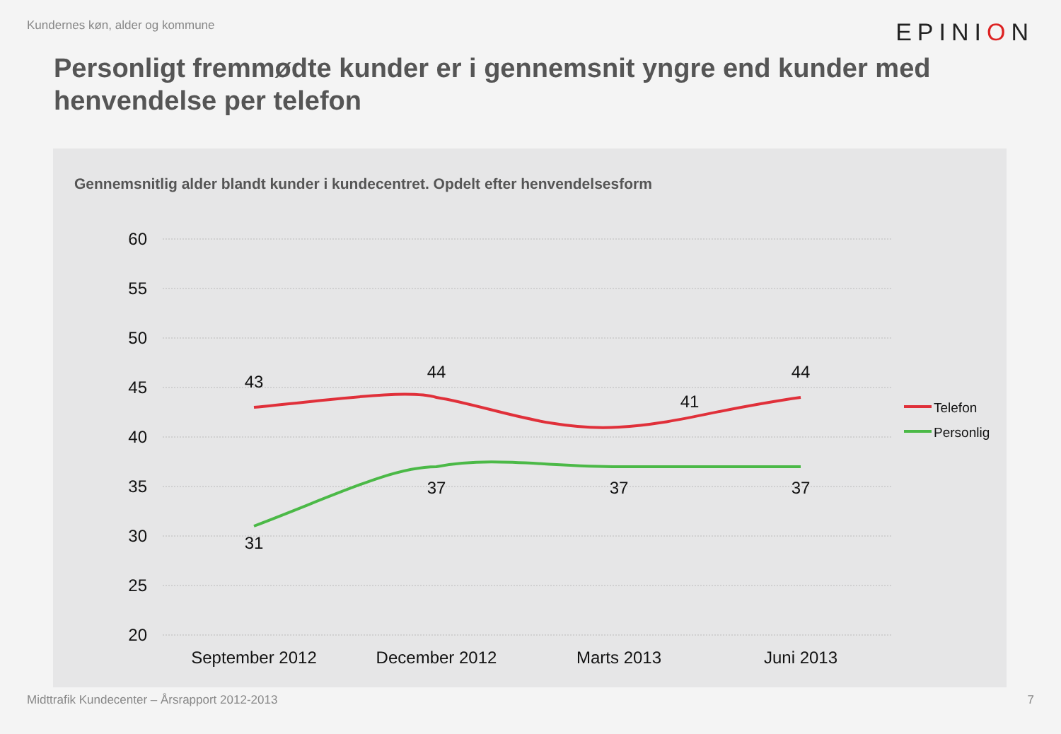Kundernes køn, alder og kommune EPINION
Personligt fremmødte kunder er i gennemsnit yngre end kunder med henvendelse per telefon
Gennemsnitlig alder blandt kunder i kundecentret. Opdelt efter henvendelsesform
60
55
50
45
40
35
30
25
20
43
44
41
44
31
37
37
37
September 2012
December 2012
Marts 2013
Juni 2013
Telefon
Personlig
Midttrafik Kundecenter – Årsrapport 2012-2013 7